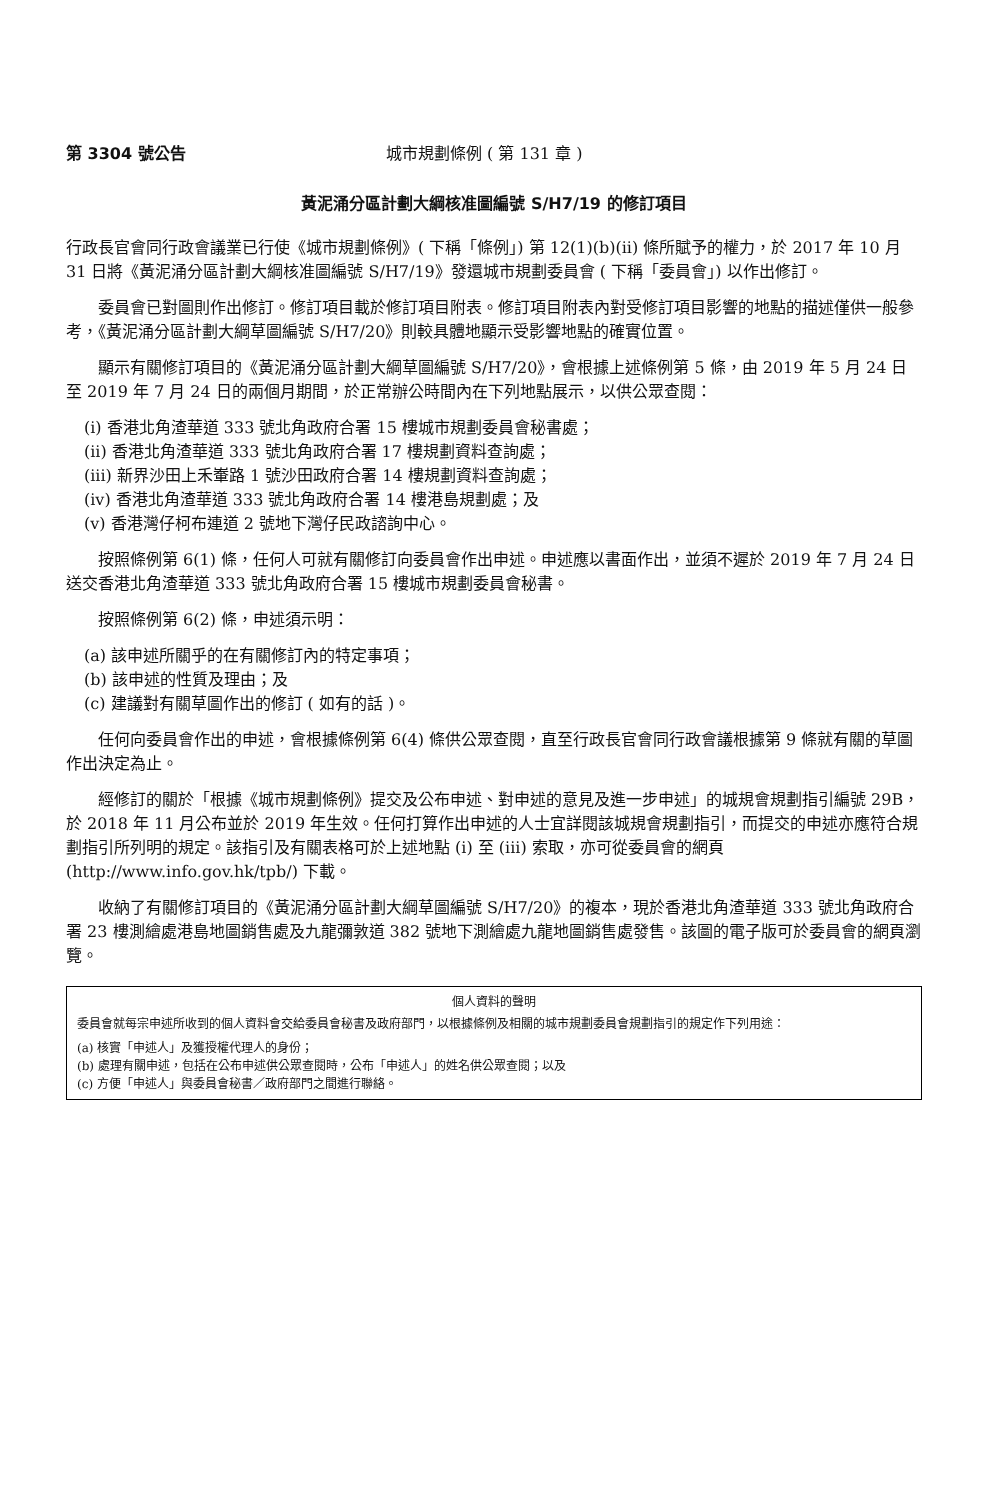第 3304 號公告 城市規劃條例 ( 第 131 章 )
黃泥涌分區計劃大綱核准圖編號 S/H7/19 的修訂項目
行政長官會同行政會議業已行使《城市規劃條例》( 下稱「條例」) 第 12(1)(b)(ii) 條所賦予的權力，於 2017 年 10 月 31 日將《黃泥涌分區計劃大綱核准圖編號 S/H7/19》發還城市規劃委員會 ( 下稱「委員會」) 以作出修訂。
委員會已對圖則作出修訂。修訂項目載於修訂項目附表。修訂項目附表內對受修訂項目影響的地點的描述僅供一般參考，《黃泥涌分區計劃大綱草圖編號 S/H7/20》則較具體地顯示受影響地點的確實位置。
顯示有關修訂項目的《黃泥涌分區計劃大綱草圖編號 S/H7/20》，會根據上述條例第 5 條，由 2019 年 5 月 24 日至 2019 年 7 月 24 日的兩個月期間，於正常辦公時間內在下列地點展示，以供公眾查閱：
(i) 香港北角渣華道 333 號北角政府合署 15 樓城市規劃委員會秘書處；
(ii) 香港北角渣華道 333 號北角政府合署 17 樓規劃資料查詢處；
(iii) 新界沙田上禾輋路 1 號沙田政府合署 14 樓規劃資料查詢處；
(iv) 香港北角渣華道 333 號北角政府合署 14 樓港島規劃處；及
(v) 香港灣仔柯布連道 2 號地下灣仔民政諮詢中心。
按照條例第 6(1) 條，任何人可就有關修訂向委員會作出申述。申述應以書面作出，並須不遲於 2019 年 7 月 24 日送交香港北角渣華道 333 號北角政府合署 15 樓城市規劃委員會秘書。
按照條例第 6(2) 條，申述須示明：
(a) 該申述所關乎的在有關修訂內的特定事項；
(b) 該申述的性質及理由；及
(c) 建議對有關草圖作出的修訂 ( 如有的話 )。
任何向委員會作出的申述，會根據條例第 6(4) 條供公眾查閱，直至行政長官會同行政會議根據第 9 條就有關的草圖作出決定為止。
經修訂的關於「根據《城市規劃條例》提交及公布申述、對申述的意見及進一步申述」的城規會規劃指引編號 29B，於 2018 年 11 月公布並於 2019 年生效。任何打算作出申述的人士宜詳閱該城規會規劃指引，而提交的申述亦應符合規劃指引所列明的規定。該指引及有關表格可於上述地點 (i) 至 (iii) 索取，亦可從委員會的網頁 (http://www.info.gov.hk/tpb/) 下載。
收納了有關修訂項目的《黃泥涌分區計劃大綱草圖編號 S/H7/20》的複本，現於香港北角渣華道 333 號北角政府合署 23 樓測繪處港島地圖銷售處及九龍彌敦道 382 號地下測繪處九龍地圖銷售處發售。該圖的電子版可於委員會的網頁瀏覽。
個人資料的聲明
委員會就每宗申述所收到的個人資料會交給委員會秘書及政府部門，以根據條例及相關的城市規劃委員會規劃指引的規定作下列用途：
(a) 核實「申述人」及獲授權代理人的身份；
(b) 處理有關申述，包括在公布申述供公眾查閱時，公布「申述人」的姓名供公眾查閱；以及
(c) 方便「申述人」與委員會秘書／政府部門之間進行聯絡。